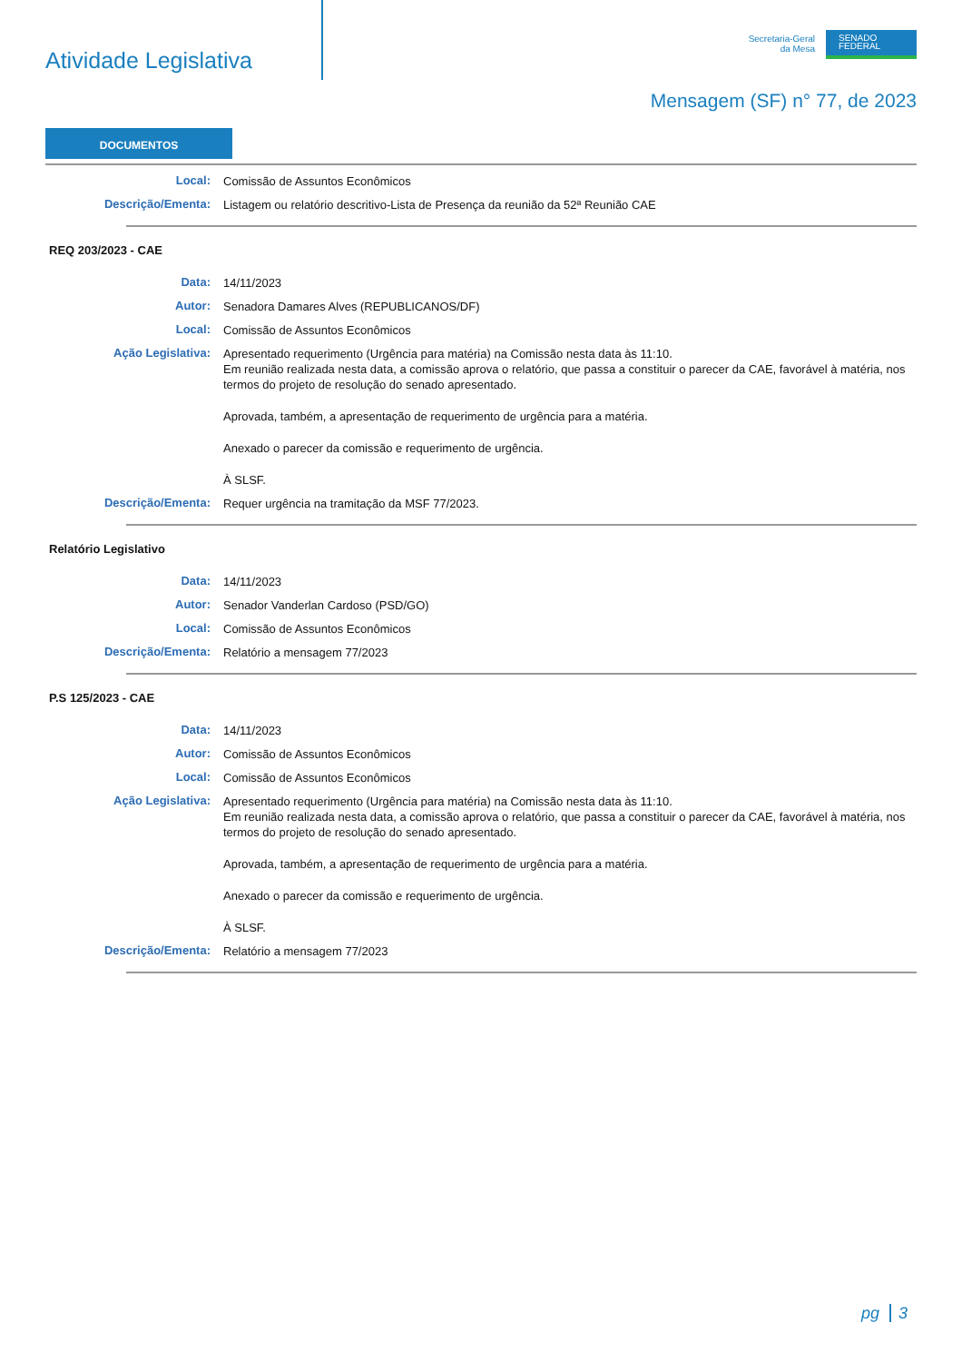Atividade Legislativa
Secretaria-Geral
da Mesa
SENADO
FEDERAL
Mensagem (SF) n° 77, de 2023
DOCUMENTOS
Local:
Comissão de Assuntos Econômicos
Descrição/Ementa:
Listagem ou relatório descritivo-Lista de Presença da reunião da 52ª Reunião CAE
REQ 203/2023 - CAE
Data:
14/11/2023
Autor:
Senadora Damares Alves (REPUBLICANOS/DF)
Local:
Comissão de Assuntos Econômicos
Ação Legislativa:
Apresentado requerimento (Urgência para matéria) na Comissão nesta data às 11:10.
Em reunião realizada nesta data, a comissão aprova o relatório, que passa a constituir o parecer da CAE, favorável à matéria, nos termos do projeto de resolução do senado apresentado.
Aprovada, também, a apresentação de requerimento de urgência para a matéria.
Anexado o parecer da comissão e requerimento de urgência.
À SLSF.
Descrição/Ementa:
Requer urgência na tramitação da MSF 77/2023.
Relatório Legislativo
Data:
14/11/2023
Autor:
Senador Vanderlan Cardoso (PSD/GO)
Local:
Comissão de Assuntos Econômicos
Descrição/Ementa:
Relatório a mensagem 77/2023
P.S 125/2023 - CAE
Data:
14/11/2023
Autor:
Comissão de Assuntos Econômicos
Local:
Comissão de Assuntos Econômicos
Ação Legislativa:
Apresentado requerimento (Urgência para matéria) na Comissão nesta data às 11:10.
Em reunião realizada nesta data, a comissão aprova o relatório, que passa a constituir o parecer da CAE, favorável à matéria, nos termos do projeto de resolução do senado apresentado.
Aprovada, também, a apresentação de requerimento de urgência para a matéria.
Anexado o parecer da comissão e requerimento de urgência.
À SLSF.
Descrição/Ementa:
Relatório a mensagem 77/2023
pg 3